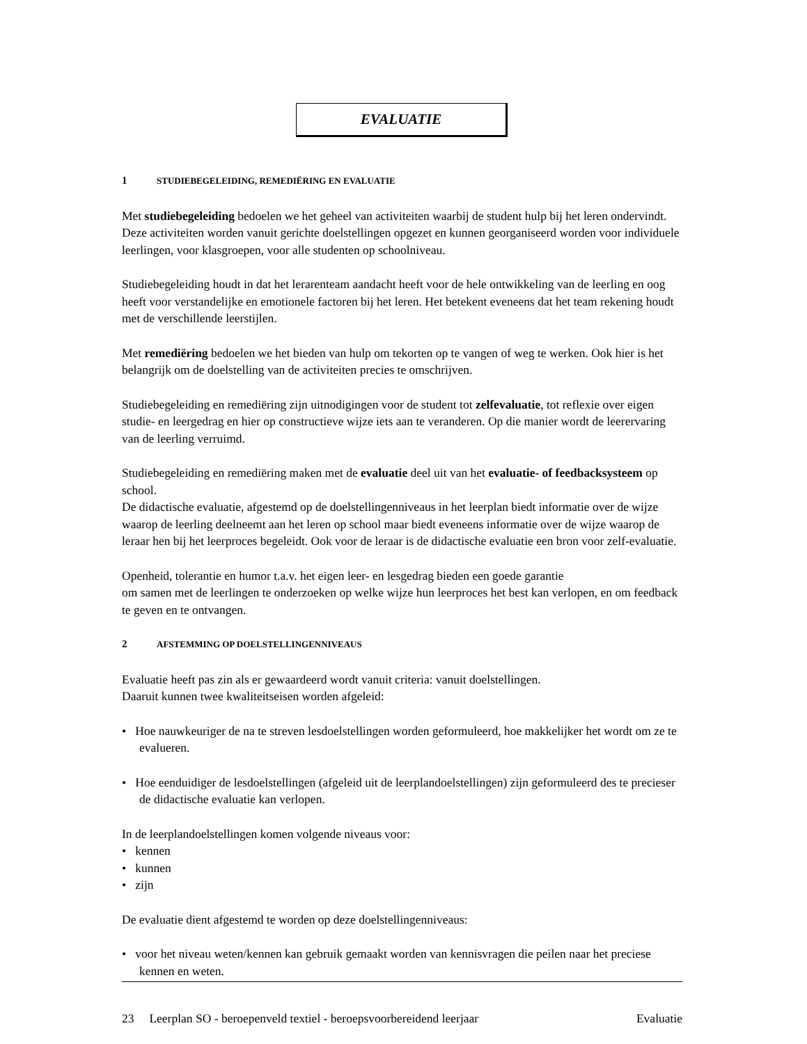EVALUATIE
1 STUDIEBEGELEIDING, REMEDIËRING EN EVALUATIE
Met studiebegeleiding bedoelen we het geheel van activiteiten waarbij de student hulp bij het leren ondervindt. Deze activiteiten worden vanuit gerichte doelstellingen opgezet en kunnen georganiseerd worden voor individuele leerlingen, voor klasgroepen, voor alle studenten op schoolniveau.
Studiebegeleiding houdt in dat het lerarenteam aandacht heeft voor de hele ontwikkeling van de leerling en oog heeft voor verstandelijke en emotionele factoren bij het leren. Het betekent eveneens dat het team rekening houdt met de verschillende leerstijlen.
Met remediëring bedoelen we het bieden van hulp om tekorten op te vangen of weg te werken. Ook hier is het belangrijk om de doelstelling van de activiteiten precies te omschrijven.
Studiebegeleiding en remediëring zijn uitnodigingen voor de student tot zelfevaluatie, tot reflexie over eigen studie- en leergedrag en hier op constructieve wijze iets aan te veranderen. Op die manier wordt de leerervaring van de leerling verruimd.
Studiebegeleiding en remediëring maken met de evaluatie deel uit van het evaluatie- of feedbacksysteem op school.
De didactische evaluatie, afgestemd op de doelstellingenniveaus in het leerplan biedt informatie over de wijze waarop de leerling deelneemt aan het leren op school maar biedt eveneens informatie over de wijze waarop de leraar hen bij het leerproces begeleidt. Ook voor de leraar is de didactische evaluatie een bron voor zelf-evaluatie.
Openheid, tolerantie en humor t.a.v. het eigen leer- en lesgedrag bieden een goede garantie
om samen met de leerlingen te onderzoeken op welke wijze hun leerproces het best kan verlopen, en om feedback te geven en te ontvangen.
2 AFSTEMMING OP DOELSTELLINGENNIVEAUS
Evaluatie heeft pas zin als er gewaardeerd wordt vanuit criteria: vanuit doelstellingen.
Daaruit kunnen twee kwaliteitseisen worden afgeleid:
• Hoe nauwkeuriger de na te streven lesdoelstellingen worden geformuleerd, hoe makkelijker het wordt om ze te evalueren.
• Hoe eenduidiger de lesdoelstellingen (afgeleid uit de leerplandoelstellingen) zijn geformuleerd des te precieser de didactische evaluatie kan verlopen.
In de leerplandoelstellingen komen volgende niveaus voor:
• kennen
• kunnen
• zijn
De evaluatie dient afgestemd te worden op deze doelstellingenniveaus:
• voor het niveau weten/kennen kan gebruik gemaakt worden van kennisvragen die peilen naar het preciese kennen en weten.
23 Leerplan SO - beroepenveld textiel - beroepsvoorbereidend leerjaar Evaluatie